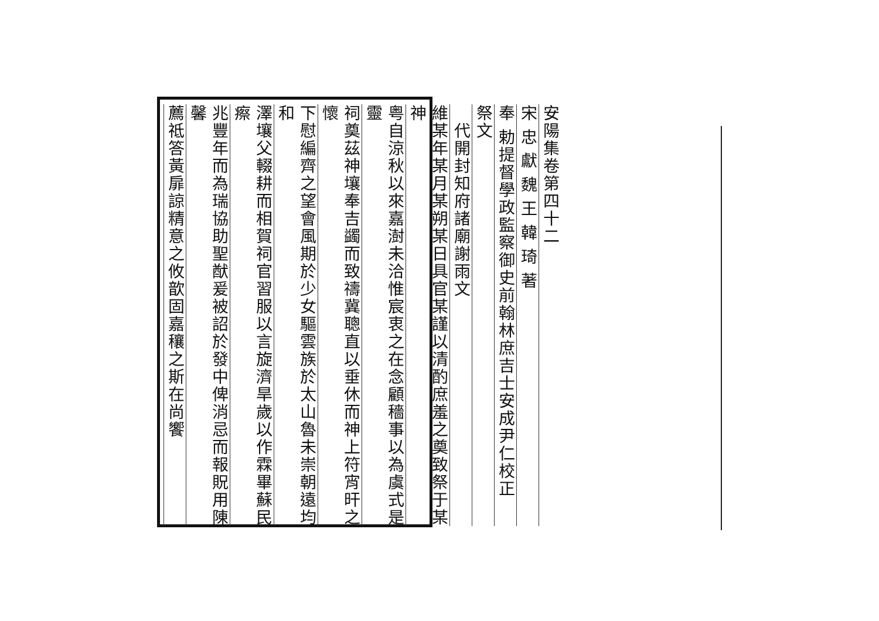安陽集卷第四十二
宋 忠 獻 魏 王 韓 琦 著
奉 勅提督學政監察御史前翰林庶吉士安成尹仁校正
祭文
　代開封知府諸廟謝雨文
維某年某月某朔某日具官某謹以清酌庶羞之奠致祭于某神
粤自涼秋以來嘉澍未洽惟宸衷之在念顧穡事以為虞式是靈
祠奠茲神壤奉吉蠲而致禱冀聰直以垂休而神上符宵旰之懷
下慰編齊之望會風期於少女驅雲族於太山魯未崇朝遠均和
澤壤父輟耕而相賀祠官習服以言旋濟旱歲以作霖畢蘇民瘵
兆豐年而為瑞協助聖猷爰被詔於發中俾消忌而報貺用陳馨
薦祗答黃扉諒精意之攸歆固嘉穰之斯在尚饗